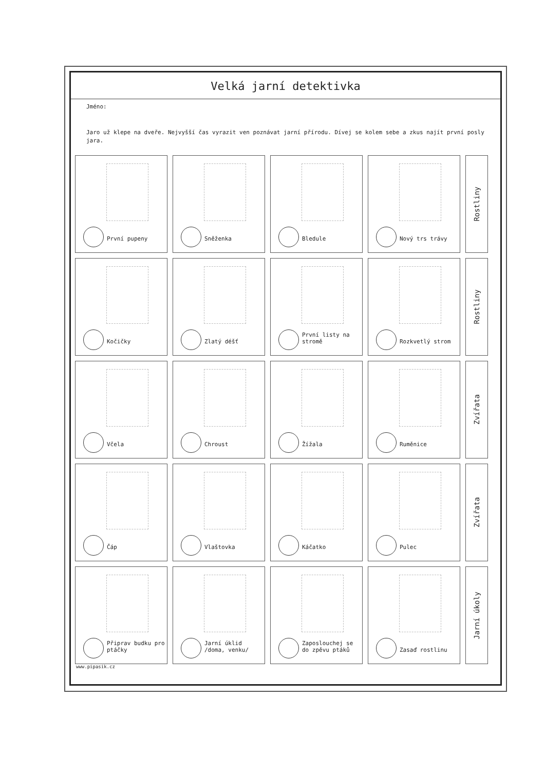Velká jarní detektivka
Jméno:
Jaro už klepe na dveře. Nejvyšší čas vyrazit ven poznávat jarní přírodu. Dívej se kolem sebe a zkus najít první posly jara.
První pupeny Sněženka Bledule Nový trs trávy
Rostliny
Kočičky Zlatý déšť První listy na stromě
Rozkvetlý strom
Rostliny
Včela Chroust Žížala Ruměnice
Zvířata
Čáp Vlaštovka Káčatko Pulec
Zvířata
Připrav budku pro ptáčky
Jarní úklid /doma, venku/
Zaposlouchej se do zpěvu ptáků
Zasaď rostlinu
Jarní úkoly
www.pipasik.cz